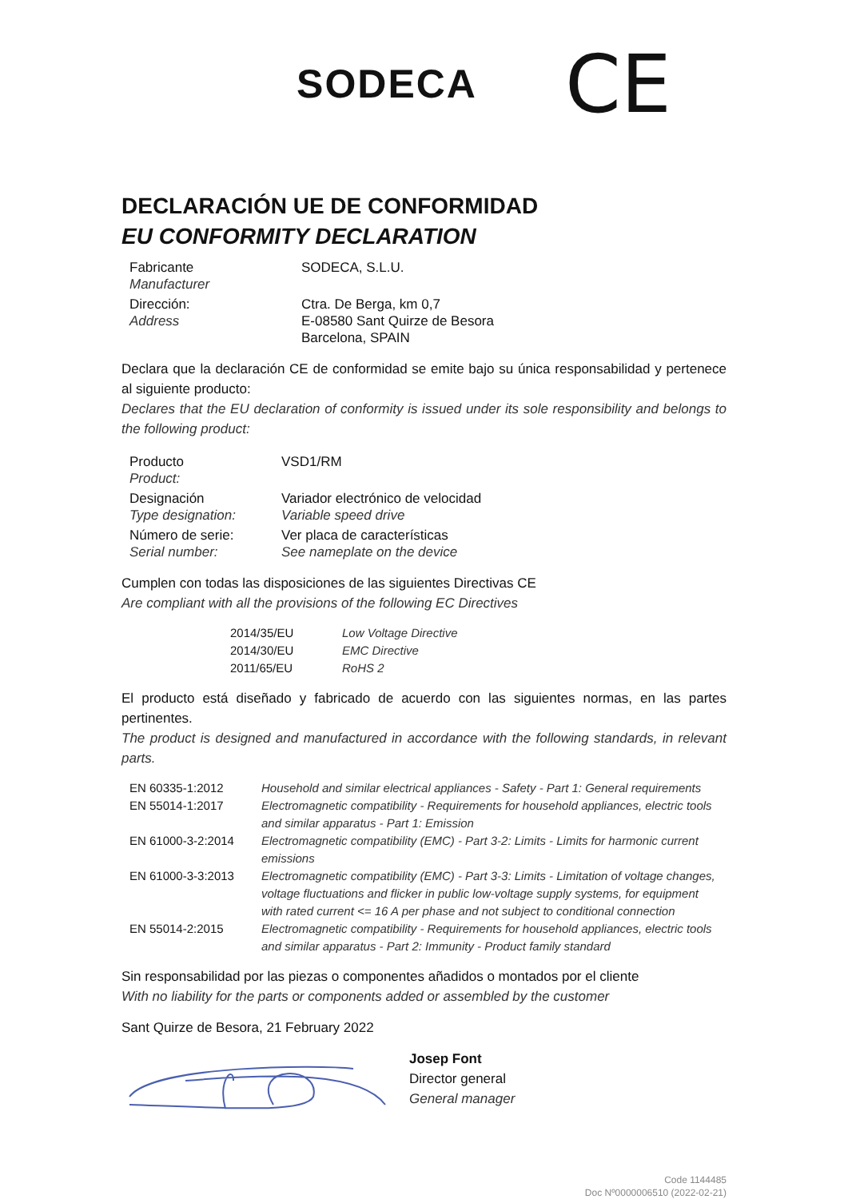SODECA
CE
DECLARACIÓN UE DE CONFORMIDAD
EU CONFORMITY DECLARATION
| Fabricante Manufacturer | SODECA, S.L.U. |
| Dirección: Address | Ctra. De Berga, km 0,7 E-08580 Sant Quirze de Besora Barcelona, SPAIN |
Declara que la declaración CE de conformidad se emite bajo su única responsabilidad y pertenece al siguiente producto:
Declares that the EU declaration of conformity is issued under its sole responsibility and belongs to the following product:
| Producto Product: | VSD1/RM |
| Designación Type designation: | Variador electrónico de velocidad Variable speed drive |
| Número de serie: Serial number: | Ver placa de características See nameplate on the device |
Cumplen con todas las disposiciones de las siguientes Directivas CE
Are compliant with all the provisions of the following EC Directives
| 2014/35/EU | Low Voltage Directive |
| 2014/30/EU | EMC Directive |
| 2011/65/EU | RoHS 2 |
El producto está diseñado y fabricado de acuerdo con las siguientes normas, en las partes pertinentes.
The product is designed and manufactured in accordance with the following standards, in relevant parts.
| EN 60335-1:2012 | Household and similar electrical appliances - Safety - Part 1: General requirements |
| EN 55014-1:2017 | Electromagnetic compatibility - Requirements for household appliances, electric tools and similar apparatus - Part 1: Emission |
| EN 61000-3-2:2014 | Electromagnetic compatibility (EMC) - Part 3-2: Limits - Limits for harmonic current emissions |
| EN 61000-3-3:2013 | Electromagnetic compatibility (EMC) - Part 3-3: Limits - Limitation of voltage changes, voltage fluctuations and flicker in public low-voltage supply systems, for equipment with rated current <= 16 A per phase and not subject to conditional connection |
| EN 55014-2:2015 | Electromagnetic compatibility - Requirements for household appliances, electric tools and similar apparatus - Part 2: Immunity - Product family standard |
Sin responsabilidad por las piezas o componentes añadidos o montados por el cliente
With no liability for the parts or components added or assembled by the customer
Sant Quirze de Besora, 21 February 2022
Josep Font
Director general
General manager
Code 1144485
Doc Nº0000006510 (2022-02-21)